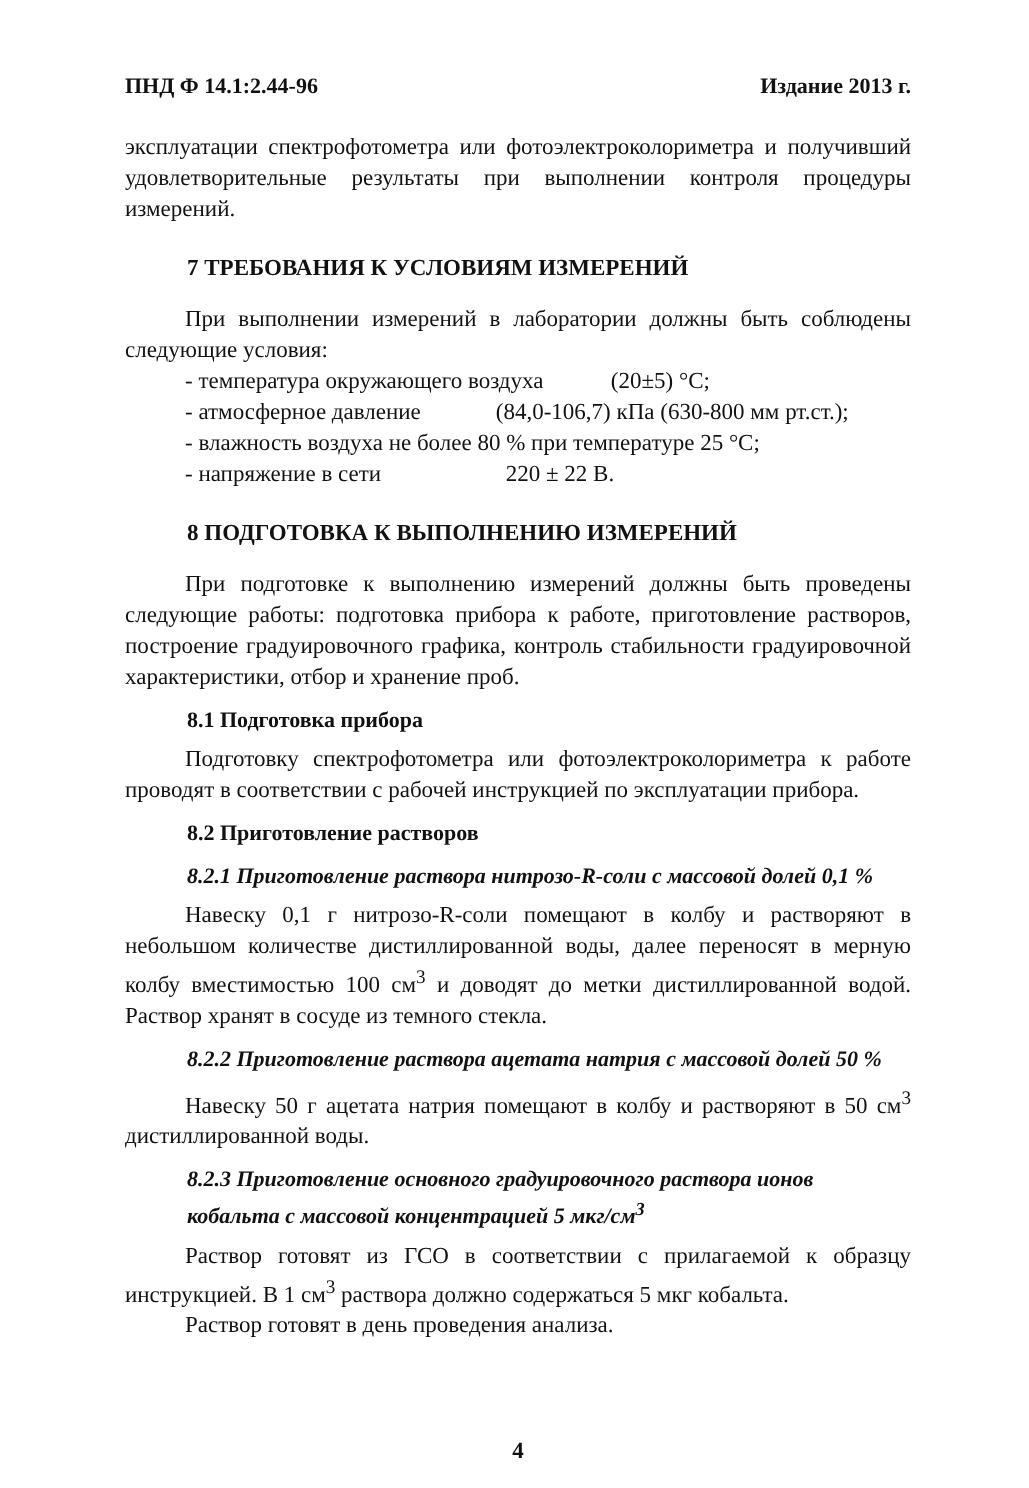ПНД Ф 14.1:2.44-96 Издание 2013 г.
эксплуатации спектрофотометра или фотоэлектроколориметра и получивший удовлетворительные результаты при выполнении контроля процедуры измерений.
7 ТРЕБОВАНИЯ К УСЛОВИЯМ ИЗМЕРЕНИЙ
При выполнении измерений в лаборатории должны быть соблюдены следующие условия:
- температура окружающего воздуха (20±5) °С;
- атмосферное давление (84,0-106,7) кПа (630-800 мм рт.ст.);
- влажность воздуха не более 80 % при температуре 25 °С;
- напряжение в сети 220 ± 22 В.
8 ПОДГОТОВКА К ВЫПОЛНЕНИЮ ИЗМЕРЕНИЙ
При подготовке к выполнению измерений должны быть проведены следующие работы: подготовка прибора к работе, приготовление растворов, построение градуировочного графика, контроль стабильности градуировочной характеристики, отбор и хранение проб.
8.1 Подготовка прибора
Подготовку спектрофотометра или фотоэлектроколориметра к работе проводят в соответствии с рабочей инструкцией по эксплуатации прибора.
8.2 Приготовление растворов
8.2.1 Приготовление раствора нитрозо-R-соли с массовой долей 0,1 %
Навеску 0,1 г нитрозо-R-соли помещают в колбу и растворяют в небольшом количестве дистиллированной воды, далее переносят в мерную колбу вместимостью 100 см<sup>3</sup> и доводят до метки дистиллированной водой. Раствор хранят в сосуде из темного стекла.
8.2.2 Приготовление раствора ацетата натрия с массовой долей 50 %
Навеску 50 г ацетата натрия помещают в колбу и растворяют в 50 см<sup>3</sup> дистиллированной воды.
8.2.3 Приготовление основного градуировочного раствора ионов кобальта с массовой концентрацией 5 мкг/см<sup>3</sup>
Раствор готовят из ГСО в соответствии с прилагаемой к образцу инструкцией. В 1 см<sup>3</sup> раствора должно содержаться 5 мкг кобальта.
Раствор готовят в день проведения анализа.
4